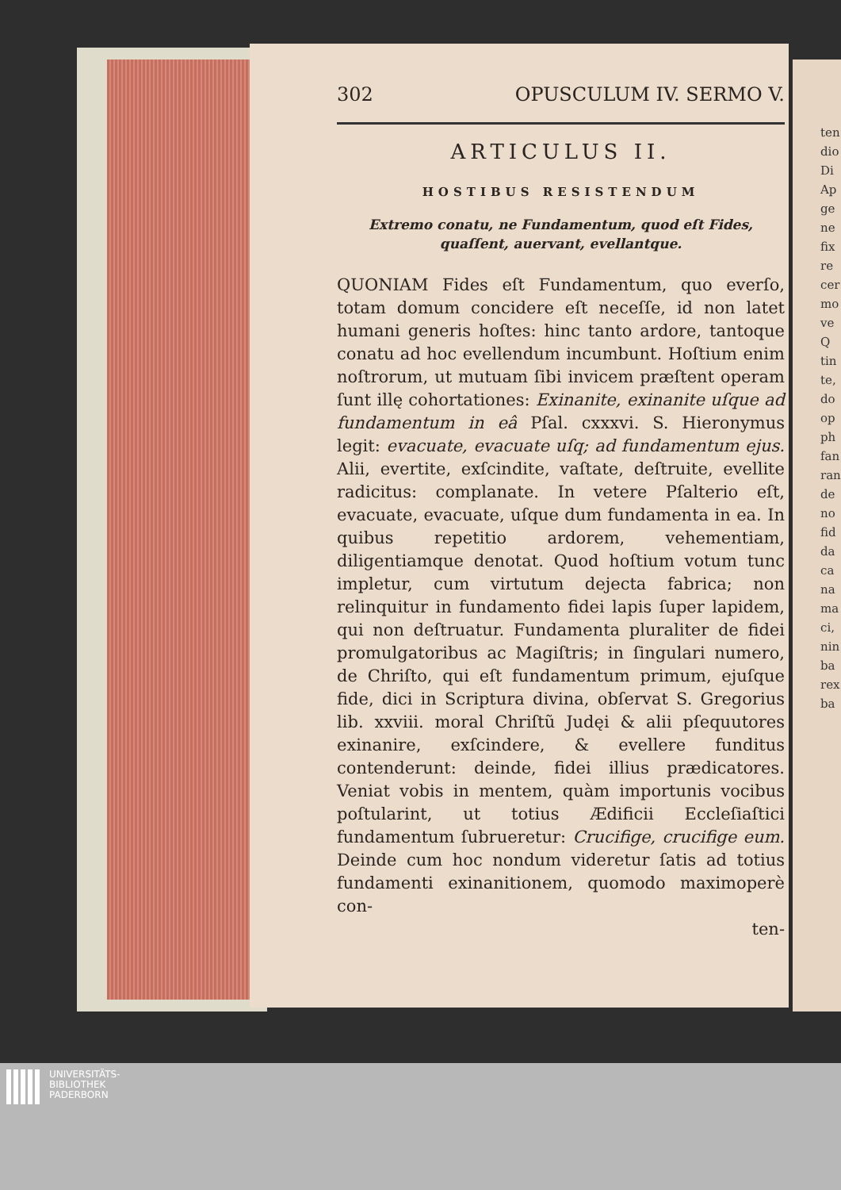ten dio Di Ap ge ne fix re cer mo ve Q tin te, do op ph fan ran de no fid da ca na ma ci, nin ba rex ba
302 OPUSCULUM IV. SERMO V.
ARTICULUS II.
HOSTIBUS RESISTENDUM
Extremo conatu, ne Fundamentum, quod eſt Fides, quaſſent, auervant, evellantque.
QUONIAM Fides eſt Fundamentum, quo everſo, totam domum concidere eſt neceſſe, id non latet humani generis hoſtes: hinc tanto ardore, tantoque conatu ad hoc evellendum incumbunt. Hoſtium enim noſtrorum, ut mutuam ſibi invicem præſtent operam ſunt illę cohortationes: Exinanite, exinanite uſque ad fundamentum in eâ Pſal. cxxxvi. S. Hieronymus legit: evacuate, evacuate uſq; ad fundamentum ejus. Alii, evertite, exſcindite, vaſtate, deſtruite, evellite radicitus: complanate. In vetere Pſalterio eſt, evacuate, evacuate, uſque dum fundamenta in ea. In quibus repetitio ardorem, vehementiam, diligentiamque denotat. Quod hoſtium votum tunc impletur, cum virtutum dejecta fabrica; non relinquitur in fundamento fidei lapis ſuper lapidem, qui non deſtruatur. Fundamenta pluraliter de fidei promulgatoribus ac Magiſtris; in ſingulari numero, de Chriſto, qui eſt fundamentum primum, ejuſque fide, dici in Scriptura divina, obſervat S. Gregorius lib. xxviii. moral Chriſtũ Judęi & alii pſequutores exinanire, exſcindere, & evellere funditus contenderunt: deinde, fidei illius prædicatores. Veniat vobis in mentem, quàm importunis vocibus poſtularint, ut totius Ædificii Eccleſiaſtici fundamentum ſubrueretur: Crucifige, crucifige eum. Deinde cum hoc nondum videretur ſatis ad totius fundamenti exinanitionem, quomodo maximoperè con-
ten-
UNIVERSITÄTS-
BIBLIOTHEK
PADERBORN